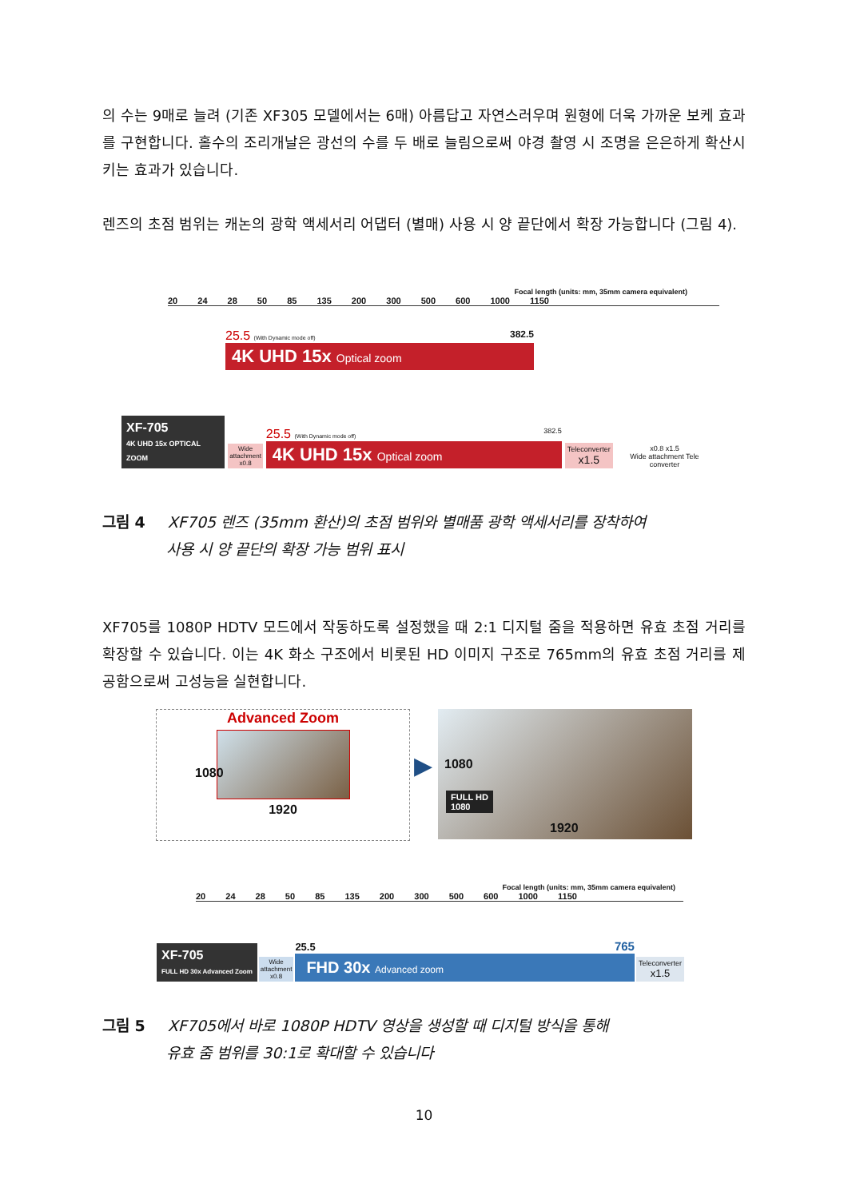의 수는 9매로 늘려 (기존 XF305 모델에서는 6매) 아름답고 자연스러우며 원형에 더욱 가까운 보케 효과를 구현합니다. 홀수의 조리개날은 광선의 수를 두 배로 늘림으로써 야경 촬영 시 조명을 은은하게 확산시키는 효과가 있습니다.
렌즈의 초점 범위는 캐논의 광학 액세서리 어댑터 (별매) 사용 시 양 끝단에서 확장 가능합니다 (그림 4).
Focal length (units: mm, 35mm camera equivalent)
20 24 28 50 85 135 200 300 500 600 1000 1150
25.5 (With Dynamic mode off) 382.5
4K UHD 15x Optical zoom
XF-705
4K UHD 15x OPTICAL ZOOM
Wide
attachment
x0.8
25.5 (With Dynamic mode off) 382.5
4K UHD 15x Optical zoom
Teleconverter
x1.5
x0.8 x1.5
Wide attachment Tele converter
그림 4 XF705 렌즈 (35mm 환산)의 초점 범위와 별매품 광학 액세서리를 장착하여
사용 시 양 끝단의 확장 가능 범위 표시
XF705를 1080P HDTV 모드에서 작동하도록 설정했을 때 2:1 디지털 줌을 적용하면 유효 초점 거리를 확장할 수 있습니다. 이는 4K 화소 구조에서 비롯된 HD 이미지 구조로 765mm의 유효 초점 거리를 제공함으로써 고성능을 실현합니다.
Advanced Zoom
1920
1080
▶
1080
FULL HD
1080
1920
Focal length (units: mm, 35mm camera equivalent)
20 24 28 50 85 135 200 300 500 600 1000 1150
XF-705
FULL HD 30x Advanced Zoom
Wide
attachment
x0.8
25.5 765
FHD 30x Advanced zoom
Teleconverter
x1.5
그림 5 XF705에서 바로 1080P HDTV 영상을 생성할 때 디지털 방식을 통해
유효 줌 범위를 30:1로 확대할 수 있습니다
10